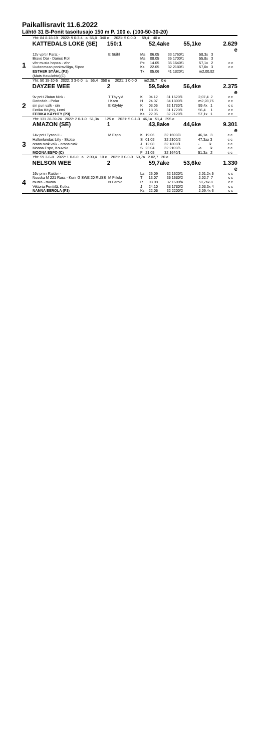Paikallisravit 11.6.2022
Lähtö 31 B-Ponit tasoitusajo 150 m P. 100 e. (100-50-30-20)
Yht: 84 8-18-19 2022: 9 0-3-4 a 55,8 340 e 2021: 5 0-0-0 59,4 40 e
| | KATTEDALS LOKE (SE) | 150:1 | 52,4ake | 55,1ke | 2.629 e |
| 1 | 12v vprt r Parat - Bravo Dar - Darius Roll vihr musta hopea - vihr Uudenmaan poniraviliiga, Sipoo ESTHER STÅHL (P2) (Mats Havulehto)(C) | E Ståhl | / Ma / 06.05 / 33 1760/1 / 58,3x 3 / / / Ma / 08.05 / 35 1700/1 / 55,8x 3 / / / Pe / 14.05 / 35 1640/1 / 57,1x 2 / c c / / Ks / 22.05 / 32 2180/1 / 57,0x 3 / c c / / Tk / 05.06 / 41 1820/1 / m2,00,82 / / |
Yht: 50 15-10-5 2022: 3 3-0-0 a 56,4 350 e 2021: 1 0-0-0 m2.28,7 0 e
| | DAYZEE WEE | 2 | 59,5ake | 56,4ke | 2.375 e |
| 2 | 9v prt t Zlatan Nick - Dorindah - Polar sin pun valk - sin Eerika Käyhty, Lemi EERIKA KÄYHTY (P3) | T Töyrylä I Karo E Käyhty | / K / 04.12 / 31 1620/1 / 2,07,4 2 / c c / / H / 24.07 / 34 1800/1 / m2,28,76 / c c / / K / 08.05 / 32 1780/1 / 59,4x 1 / c c / / H / 18.05 / 31 1720/1 / 56,4 1 / c c / / Ks / 22.05 / 32 2120/1 / 57,1x 1 / c c / |
Yht: 131 28-39-24 2022: 2 0-1-0 51,3a 125 e 2021: 5 0-1-3 46,1a 51,4 395 e
| | AMAZON (SE) | 1 | 43,8ake | 44,6ke | 9.301 e |
| 3 | 14v prt t Tyson II - Hallonlundas Lilly - Skotte orans rusk valk - orans rusk Moona Espo, Kouvola MOONA ESPO (C) | M Espo | / K / 19.06 / 32 1600/8 / 46,1a 3 / c c / / S / 01.08 / 32 2100/2 / 47,3ax 3 / c c / / J / 12.08 / 32 1800/1 / - k / c c / / S / 23.04 / 32 2100/6 / -a k / c c / / F / 21.05 / 32 1640/1 / 51,3a 2 / c c / |
Yht: 59 3-6-8 2022: 1 0-0-0 a 2.09,4 10 e 2021: 3 0-0-0 59,7a 2.02,7 20 e
| | NELSON WEE | 2 | 59,7ake | 53,6ke | 1.330 e |
| 4 | 16v prn r Raider - Nuuska M 221 Russ - Kurir G SWE 20 RUSS musta - musta Viktoria Penttilä, Kotka NANNA EEROLA (P3) | M Piilola N Eerola | / La / 26.09 / 32 1620/1 / 2,01,2x 5 / c c / / T / 13.07 / 35 1680/2 / 2,02,7 7 / c c / / R / 08.08 / 32 1600/4 / 59,7ax 8 / c c / / J / 24.10 / 38 1780/2 / 2,08,3x 4 / c c / / Ks / 22.05 / 32 2200/2 / 2,09,4x 6 / c c / |